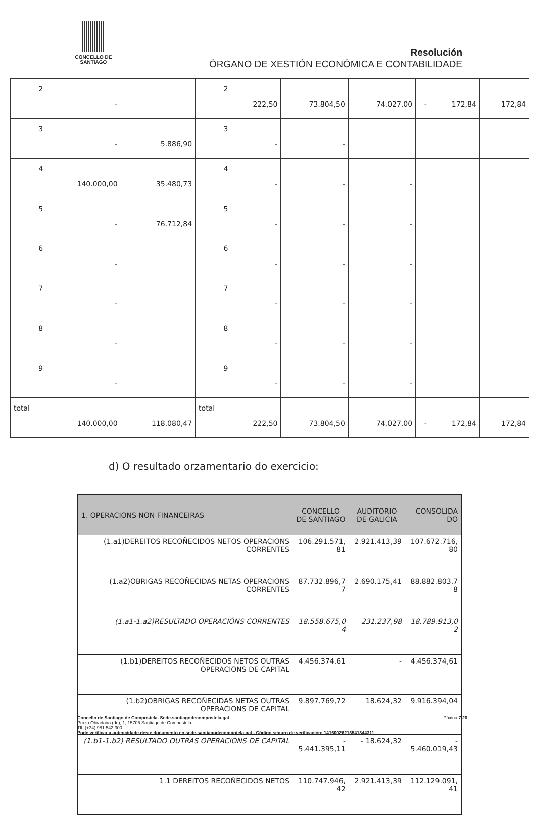CONCELLO DE
SANTIAGO
Resolución
ÓRGANO DE XESTIÓN ECONÓMICA E CONTABILIDADE
| 2 | - | | 2 | 222,50 | 73.804,50 | 74.027,00 | - | 172,84 | 172,84 |
| 3 | - | 5.886,90 | 3 | - | - | | | | |
| 4 | 140.000,00 | 35.480,73 | 4 | - | - | - | | | |
| 5 | - | 76.712,84 | 5 | - | - | - | | | |
| 6 | - | | 6 | - | - | - | | | |
| 7 | - | | 7 | - | - | - | | | |
| 8 | - | | 8 | - | - | - | | | |
| 9 | - | | 9 | - | - | - | | | |
| total | 140.000,00 | 118.080,47 | total | 222,50 | 73.804,50 | 74.027,00 | - | 172,84 | 172,84 |
d) O resultado orzamentario do exercicio:
| 1. OPERACIONS NON FINANCEIRAS | CONCELLO DE SANTIAGO | AUDITORIO DE GALICIA | CONSOLIDA DO |
| --- | --- | --- | --- |
| (1.a1)DEREITOS RECOÑECIDOS NETOS OPERACIONS CORRENTES | 106.291.571, 81 | 2.921.413,39 | 107.672.716, 80 |
| (1.a2)OBRIGAS RECOÑECIDAS NETAS OPERACIONS CORRENTES | 87.732.896,7 7 | 2.690.175,41 | 88.882.803,7 8 |
| (1.a1-1.a2)RESULTADO OPERACIÓNS CORRENTES | 18.558.675,0 4 | 231.237,98 | 18.789.913,0 2 |
| (1.b1)DEREITOS RECOÑECIDOS NETOS OUTRAS OPERACIONS DE CAPITAL | 4.456.374,61 | - | 4.456.374,61 |
| (1.b2)OBRIGAS RECOÑECIDAS NETAS OUTRAS OPERACIONS DE CAPITAL | 9.897.769,72 | 18.624,32 | 9.916.394,04 |
| (1.b1-1.b2) RESULTADO OUTRAS OPERACIÓNS DE CAPITAL | - 5.441.395,11 | - 18.624,32 | - 5.460.019,43 |
| 1.1 DEREITOS RECOÑECIDOS NETOS | 110.747.946, 42 | 2.921.413,39 | 112.129.091, 41 |
Concello de Santiago de Compostela. Sede.santiagodecompostela.gal Páxina 7/20
Praza Obradoiro (do), 1, 15705 Santiago de Compostela.
Tlf: (+34) 981 542 300.
Pode verificar a autencidade deste documento en sede.santiagodecompotela.gal - Código seguro de verificación: 14160026213541344311